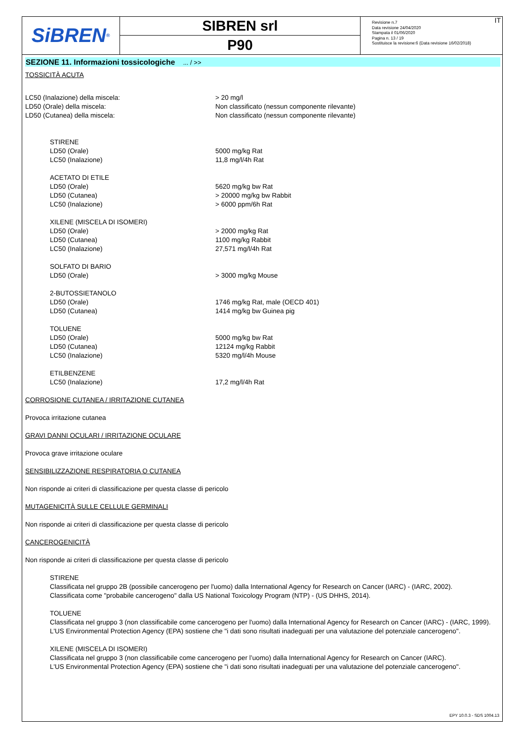SiBREN<sup>®</sup>
SIBREN srl
P90
Revisione n.7
Data revisione 24/04/2020
Stampata il 01/06/2020
Pagina n. 13 / 19
Sostituisce la revisione:6 (Data revisione 16/02/2018)
IT
SEZIONE 11. Informazioni tossicologiche ... / >>
TOSSICITÀ ACUTA
| LC50 (Inalazione) della miscela: | > 20 mg/l |
| LD50 (Orale) della miscela: | Non classificato (nessun componente rilevante) |
| LD50 (Cutanea) della miscela: | Non classificato (nessun componente rilevante) |
| STIRENE | |
| LD50 (Orale) | 5000 mg/kg Rat |
| LC50 (Inalazione) | 11,8 mg/l/4h Rat |
| ACETATO DI ETILE | |
| LD50 (Orale) | 5620 mg/kg bw Rat |
| LD50 (Cutanea) | > 20000 mg/kg bw Rabbit |
| LC50 (Inalazione) | > 6000 ppm/6h Rat |
| XILENE (MISCELA DI ISOMERI) | |
| LD50 (Orale) | > 2000 mg/kg Rat |
| LD50 (Cutanea) | 1100 mg/kg Rabbit |
| LC50 (Inalazione) | 27,571 mg/l/4h Rat |
| SOLFATO DI BARIO | |
| LD50 (Orale) | > 3000 mg/kg Mouse |
| 2-BUTOSSIETANOLO | |
| LD50 (Orale) | 1746 mg/kg Rat, male (OECD 401) |
| LD50 (Cutanea) | 1414 mg/kg bw Guinea pig |
| TOLUENE | |
| LD50 (Orale) | 5000 mg/kg bw Rat |
| LD50 (Cutanea) | 12124 mg/kg Rabbit |
| LC50 (Inalazione) | 5320 mg/l/4h Mouse |
| ETILBENZENE | |
| LC50 (Inalazione) | 17,2 mg/l/4h Rat |
CORROSIONE CUTANEA / IRRITAZIONE CUTANEA
Provoca irritazione cutanea
GRAVI DANNI OCULARI / IRRITAZIONE OCULARE
Provoca grave irritazione oculare
SENSIBILIZZAZIONE RESPIRATORIA O CUTANEA
Non risponde ai criteri di classificazione per questa classe di pericolo
MUTAGENICITÀ SULLE CELLULE GERMINALI
Non risponde ai criteri di classificazione per questa classe di pericolo
CANCEROGENICITÀ
Non risponde ai criteri di classificazione per questa classe di pericolo
STIRENE
Classificata nel gruppo 2B (possibile cancerogeno per l'uomo) dalla International Agency for Research on Cancer (IARC) - (IARC, 2002).
Classificata come "probabile cancerogeno" dalla US National Toxicology Program (NTP) - (US DHHS, 2014).
TOLUENE
Classificata nel gruppo 3 (non classificabile come cancerogeno per l'uomo) dalla International Agency for Research on Cancer (IARC) - (IARC, 1999).
L'US Environmental Protection Agency (EPA) sostiene che "i dati sono risultati inadeguati per una valutazione del potenziale cancerogeno".
XILENE (MISCELA DI ISOMERI)
Classificata nel gruppo 3 (non classificabile come cancerogeno per l’uomo) dalla International Agency for Research on Cancer (IARC).
L'US Environmental Protection Agency (EPA) sostiene che "i dati sono risultati inadeguati per una valutazione del potenziale cancerogeno".
EPY 10.0.3 - SDS 1004.13